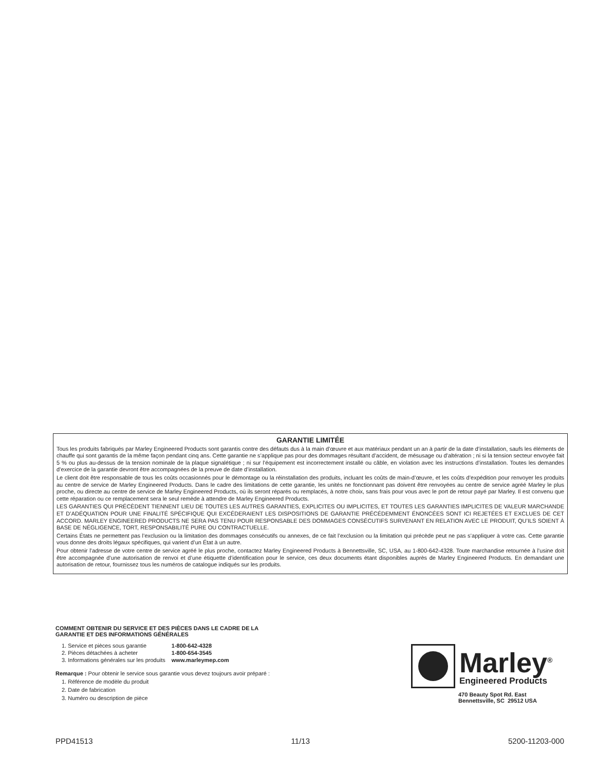GARANTIE LIMITÉE
Tous les produits fabriqués par Marley Engineered Products sont garantis contre des défauts dus à la main d’œuvre et aux matériaux pendant un an à partir de la date d’installation, saufs les éléments de chauffe qui sont garantis de la même façon pendant cinq ans. Cette garantie ne s’applique pas pour des dommages résultant d’accident, de mésusage ou d’altération ; ni si la tension secteur envoyée fait 5 % ou plus au-dessus de la tension nominale de la plaque signalétique ; ni sur l’équipement est incorrectement installé ou câble, en violation avec les instructions d’installation. Toutes les demandes d’exercice de la garantie devront être accompagnées de la preuve de date d’installation.
Le client doit être responsable de tous les coûts occasionnés pour le démontage ou la réinstallation des produits, incluant les coûts de main-d’œuvre, et les coûts d’expédition pour renvoyer les produits au centre de service de Marley Engineered Products. Dans le cadre des limitations de cette garantie, les unités ne fonctionnant pas doivent être renvoyées au centre de service agréé Marley le plus proche, ou directe au centre de service de Marley Engineered Products, où ils seront réparés ou remplacés, à notre choix, sans frais pour vous avec le port de retour payé par Marley. Il est convenu que cette réparation ou ce remplacement sera le seul remède à attendre de Marley Engineered Products.
LES GARANTIES QUI PRÉCÈDENT TIENNENT LIEU DE TOUTES LES AUTRES GARANTIES, EXPLICITES OU IMPLICITES, ET TOUTES LES GARANTIES IMPLICITES DE VALEUR MARCHANDE ET D’ADÉQUATION POUR UNE FINALITÉ SPÉCIFIQUE QUI EXCÉDERAIENT LES DISPOSITIONS DE GARANTIE PRÉCÉDEMMENT ÉNONCÉES SONT ICI REJETÉES ET EXCLUES DE CET ACCORD. MARLEY ENGINEERED PRODUCTS NE SERA PAS TENU POUR RESPONSABLE DES DOMMAGES CONSÉCUTIFS SURVENANT EN RELATION AVEC LE PRODUIT, QU’ILS SOIENT À BASE DE NÉGLIGENCE, TORT, RESPONSABILITÉ PURE OU CONTRACTUELLE.
Certains États ne permettent pas l’exclusion ou la limitation des dommages consécutifs ou annexes, de ce fait l’exclusion ou la limitation qui précède peut ne pas s’appliquer à votre cas. Cette garantie vous donne des droits légaux spécifiques, qui varient d’un État à un autre.
Pour obtenir l’adresse de votre centre de service agréé le plus proche, contactez Marley Engineered Products à Bennettsville, SC, USA, au 1-800-642-4328. Toute marchandise retournée à l’usine doit être accompagnée d’une autorisation de renvoi et d’une étiquette d’identification pour le service, ces deux documents étant disponibles auprès de Marley Engineered Products. En demandant une autorisation de retour, fournissez tous les numéros de catalogue indiqués sur les produits.
COMMENT OBTENIR DU SERVICE ET DES PIÈCES DANS LE CADRE DE LA
GARANTIE ET DES INFORMATIONS GÉNÉRALES
| 1. Service et pièces sous garantie | 1-800-642-4328 |
| 2. Pièces détachées à acheter | 1-800-654-3545 |
| 3. Informations générales sur les produits | www.marleymep.com |
Remarque : Pour obtenir le service sous garantie vous devez toujours avoir préparé :
1. Référence de modèle du produit
2. Date de fabrication
3. Numéro ou description de pièce
Marley<sup>®</sup>
Engineered Products
470 Beauty Spot Rd. East
Bennettsville, SC 29512 USA
PPD41513 11/13 5200-11203-000